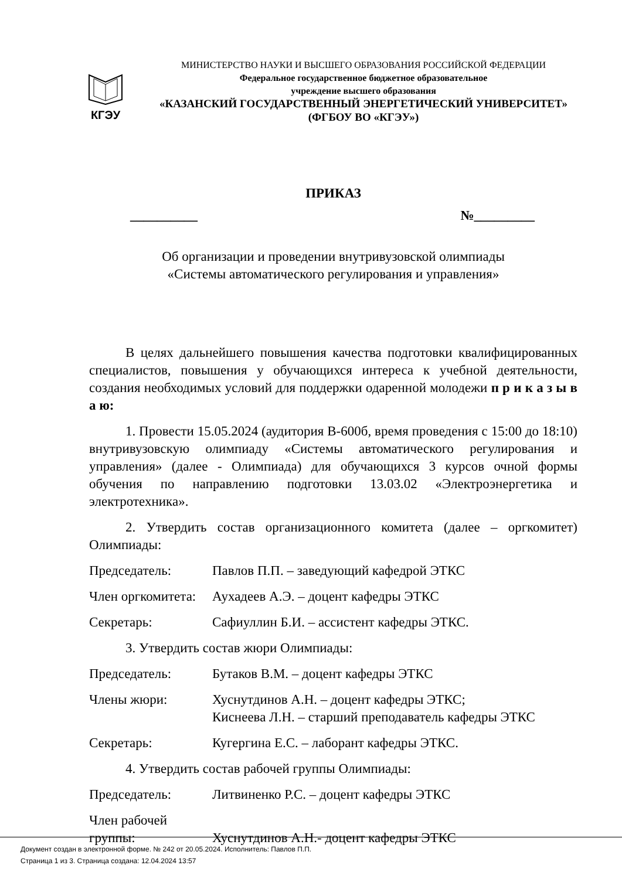КГЭУ
МИНИСТЕРСТВО НАУКИ И ВЫСШЕГО ОБРАЗОВАНИЯ РОССИЙСКОЙ ФЕДЕРАЦИИ
Федеральное государственное бюджетное образовательное
учреждение высшего образования
«КАЗАНСКИЙ ГОСУДАРСТВЕННЫЙ ЭНЕРГЕТИЧЕСКИЙ УНИВЕРСИТЕТ»
(ФГБОУ ВО «КГЭУ»)
ПРИКАЗ
__________ №_________
Об организации и проведении внутривузовской олимпиады
«Системы автоматического регулирования и управления»
В целях дальнейшего повышения качества подготовки квалифицированных специалистов, повышения у обучающихся интереса к учебной деятельности, создания необходимых условий для поддержки одаренной молодежи п р и к а з ы в а ю:
1. Провести 15.05.2024 (аудитория В-600б, время проведения с 15:00 до 18:10) внутривузовскую олимпиаду «Системы автоматического регулирования и управления» (далее - Олимпиада) для обучающихся 3 курсов очной формы обучения по направлению подготовки 13.03.02 «Электроэнергетика и электротехника».
2. Утвердить состав организационного комитета (далее – оргкомитет) Олимпиады:
Председатель: Павлов П.П. – заведующий кафедрой ЭТКС
Член оргкомитета:
Аухадеев А.Э. – доцент кафедры ЭТКС
Секретарь: Сафиуллин Б.И. – ассистент кафедры ЭТКС.
3. Утвердить состав жюри Олимпиады:
Председатель: Бутаков В.М. – доцент кафедры ЭТКС
Члены жюри: Хуснутдинов А.Н. – доцент кафедры ЭТКС;
Киснеева Л.Н. – старший преподаватель кафедры ЭТКС
Секретарь: Кугергина Е.С. – лаборант кафедры ЭТКС.
4. Утвердить состав рабочей группы Олимпиады:
Председатель: Литвиненко Р.С. – доцент кафедры ЭТКС
Член рабочей группы:
Хуснутдинов А.Н.- доцент кафедры ЭТКС
Документ создан в электронной форме. № 242 от 20.05.2024. Исполнитель: Павлов П.П.
Страница 1 из 3. Страница создана: 12.04.2024 13:57